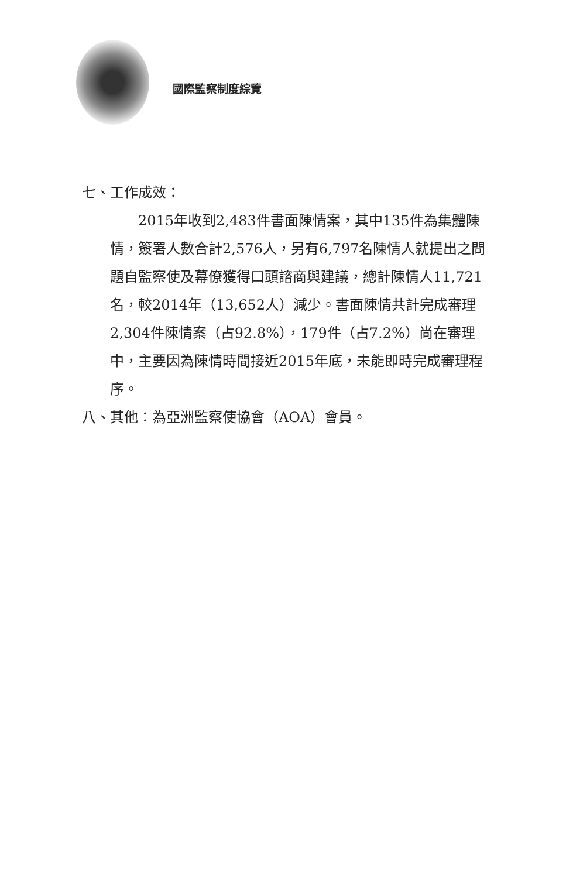國際監察制度綜覽
七、工作成效：
2015年收到2,483件書面陳情案，其中135件為集體陳情，簽署人數合計2,576人，另有6,797名陳情人就提出之問題自監察使及幕僚獲得口頭諮商與建議，總計陳情人11,721名，較2014年（13,652人）減少。書面陳情共計完成審理2,304件陳情案（占92.8%），179件（占7.2%）尚在審理中，主要因為陳情時間接近2015年底，未能即時完成審理程序。
八、其他：為亞洲監察使協會（AOA）會員。